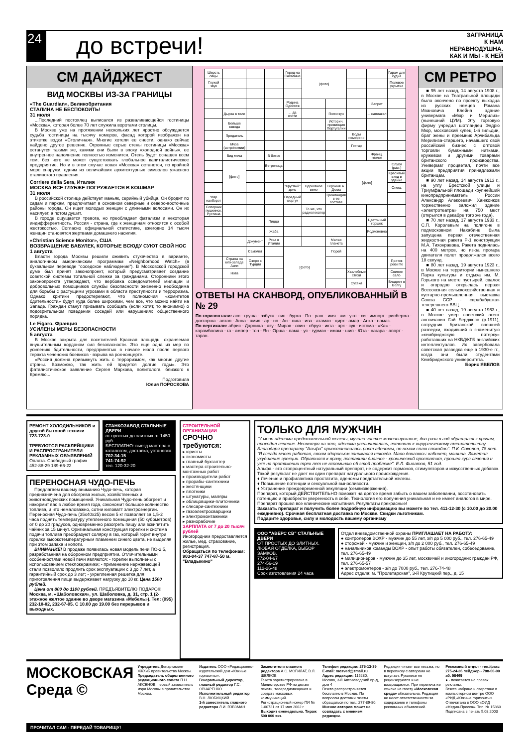24
до встречи!
ЗАГРАНИЦА
К НАМ
НЕРАВНОДУШНА.
КАК И МЫ - К НЕЙ
СМ ДАЙДЖЕСТ
ВИД МОСКВЫ ИЗ-ЗА ГРАНИЦЫ
«The Guardian», Великобритания
СТАЛИНА НЕ БЕСПОКОИТЬ!
31 июля
...Последний постоялец выписался из разваливающейся гостиницы «Москва», которая более 70 лет служила воротами столицы.
В Москве уже на протяжении нескольких лет яростно обсуждается судьба гостиницы на тысячу номеров, фасад которой изображен на этикетке водки «Столичная». Многие хотели ее снести, однако сейчас найдено другое решение. Огромные серые стены гостиницы «Москва» останутся такими же, какими они были в эпоху «холодной войны», ее внутреннее наполнение полностью изменится. Отель будет оснащен всем тем, без чего не может существовать глобальное капиталистическое предприятие. Но и в этом случае новая «Москва» останется, по крайней мере снаружи, одним из величайших архитектурных символов ужасного сталинского правления.
Corriere della Sera, Италия
МОСКВА ВСЕ ГЛУБЖЕ ПОГРУЖАЕТСЯ В КОШМАР
31 июля
В российской столице действует маньяк, серийный убийца. Он бродит по садам и паркам, предпочитает в основном северные и северо-восточные районы города. Он ищет молодых женщин с длинными волосами. Он их насилует, а потом душит.
В городе ощущается тревога, но преобладает фатализм и некоторая индифферентность. Россия - страна, где к женщинам относятся с особой жестокостью. Согласно официальной статистике, ежегодно 14 тысяч женщин становятся жертвами домашнего насилия.
«Christian Science Monitor», США
ВОЗВРАЩЕНИЕ БАБУЛЕК, КОТОРЫЕ ВСЮДУ СУЮТ СВОЙ НОС
1 августа
Власти города Москвы решили оживить стукачество в варианте, аналогичном американским программам «Neighborhood Watch» (в буквальном переводе “соседское наблюдение”). В Московской городской думе был принят законопроект, который предусматривает создание советской системы тотальной слежки за гражданами. Сторонники этого законопроекта утверждают, что вербовка осведомителей милиции и добровольных помощников службы безопасности жизненно необходима для борьбы с растущими угрозами в области преступности и терроризма. Однако критики предостерегают, что полномочия «комитетов бдительности» будут куда более широкими, чем все, что можно найти на Западе. Граждан станут призывать сообщать (если хотят, то анонимно) о подозрительном поведении соседей или нарушениях общественного порядка.
Le Figaro, Франция
УСИЛЕНЫ МЕРЫ БЕЗОПАСНОСТИ
5 августа
В Москве закрыта для посетителей Красная площадь, охраняемая внушительным кордоном сил безопасности. Это еще одна из мер по усилению бдительности, предпринятых в начале июля после первого теракта чеченских боевиков - взрыва на рок-концерте.
«Россия должна привыкнуть жить с терроризмом, как многие другие страны. Возможно, так жить ей придется долгие годы». Это фаталистическое заявление Сергея Маркова, политолога, близкого к Кремлю...
Подготовила
Юлия ПОРОСКОВА
| Шерсть овцы | | | | Город на Сахалине | [фото] | | | | Гараж для судна |
| Глухой звук | | | | | | | | | Полевое укрытие |
| | | | | Родина Одиссея | | | | Запрет | |
| | Дырка в теле | | | ... да кости | | Полоскун | | ... наплакал | |
| | Больше взвода | | | | | Историч. провинция Португалии | | | |
| | Предатель | | | | | | Воды немерено | | |
| | Муза (астрономии) | | | | | | Гектар | | |
| | Вид меча | | В боксе | | | | | Франц. геолог | |
| | [фото] | | Ветреница | | | | [фото] | | Слухи (разг.) |
| | | | | | | | | | Красивый вход в здание |
| | | | | "Круглый" день | Церковное вино | Героиня А. Дюма | | | Спесь |
| Угар наоборот | | | | Парадный сюртук | | Гренландия в ее составе | | | |
| Соперник пушкинск. Руслана | | | | | То же, что радиолокатор | | | | |
| | | | Пицца | | | | | Цветочный горшок | |
| | | | Жаба | | | | | Родионовна | |
| | | Документ | Река в Италии | | | Малая планета | | | |
| | | Самолет | | [фото] | | Порей | | | |
| | Страна на юго-западе Азии | Озеро в Турции | | | | | | | Приток реки По |
| | Нота | | | | | | Хвалебные стихи | | Свиное сало |
| | | | | | | | Сусека | | Владеет в Волгу |
ОТВЕТЫ НА СКАНВОРД, ОПУБЛИКОВАННЫЙ В № 29
По горизонтали: асс - груша - азбука - сип - бурка - По - ранг - имя - ам - уют - си - импорт - рисберма - докторша - автол - Анна - амия - ар - но - Ан - лига - ива - атаман - цирк - омар - Анка - намаз.
По вертикали: абрис - Дарница - азу - Миров - овин - сбруя - икта - арк - сук - истома - «Ка» - карамболина - га - ампер - тон - Ян - Орша - лама - ус - гурман - имам - шип - Юта - нагара - апорт - таран.
СМ РЕТРО
■ 95 лет назад, 14 августа 1908 г., в Москве на Театральной площади было окончено по проекту выходца из русских немцев Романа Ивановича Клейна здание универмага «Мюр и Мерилиз» (нынешний ЦУМ). Эту торговую фирму учредил шотландец Эндрю Мюр, московский купец 1-й гильдии, брат жены и преемник Арчибальда Мерилиза-старшего, начавшего свой российский бизнес с оптовой торговли бумажными нитками, кружевом и другими товарами британского производства. Универмаг процветал, почти все акции предприятия принадлежали британцам.
■ 90 лет назад, 14 августа 1913 г., на углу Брестской улицы и Триумфальной площади крупнейший кинопредприниматель России Александр Алексеевич Ханжонков торжественно заложил здание «электротеатра» на 750 мест (открылся в декабре того же года).
■ 70 лет назад, 17 августа 1933 г., С.П. Королевым на полигоне в подмосковном Нахабине была запущена первая отечественная жидкостная ракета Р-1 конструкции М.А. Тихонравова. Ракета поднялась на 400 метров, но из-за прогара двигателя полет продолжался всего 18 секунд.
■ 80 лет назад, 19 августа 1923 г., в Москве на территории нынешнего Парка культуры и отдыха им. М. Горького на месте пустырей, свалок и огородов открылась первая Всесоюзная сельскохозяйственная и кустарно-промышленная выставка Союза ССР - «прабабушка» теперешнего ВВЦ.
■ 40 лет назад, 19 августа 1963 г., в Москве умер советский агент англичанин Гай Берджесс (р.1911), сотрудник британской внешней разведки, входивший в знаменитую «кембриджскую пятерку» работавших на НКВД/КГБ английских интеллектуалов. Их завербовала советская разведка еще в 1930-е гг., когда они были студентами Кембриджского университета.
Борис ЯВЕЛОВ
РЕМОНТ ХОЛОДИЛЬНИКОВ и другой бытовой техники
723-723-0
ТРЕБУЮТСЯ РАСКЛЕЙЩИКИ И РАСПРОСТРАНИТЕЛИ РЕКЛАМНЫХ ОБЪЯВЛЕНИЙ
Оплата. Свободный график
452-88-29 189-66-22
СТАНКОЗАВОД СТАЛЬНЫЕ ДВЕРИ
от простых до элитных от 1450 руб.
БЕСПЛАТНО: выезд мастера с каталогом, доставка, установка
702-34-15
741-74-92
тел. 120-32-20
ПЕРЕНОСНАЯ ЧУДО-ПЕЧЬ
Предлагаем вашему вниманию Чудо-печь, которая предназначена для обогрева жилых, хозяйственных и животноводческих помещений. Уникальная Чудо-печь обогреет и накормит вас в любое время года, сэкономит большое количество топлива, и что немаловажно, сотни киловатт электроэнергии. Переносная Чудо-печь (35х40х25) весом 5 кг позволяет за 1,5-2 часа поднять температуру утепленного помещения (50 кубометров) от 0 до 20 градусов, одновременно разогреть пищу или вскипятить чайник за 15 минут. Оригинальная конструкция горелки и система подачи топлива преобразуют солярку в газ, который горит внутри горелки высокотемпературным пламенем синего цвета, не выделяя при этом запаха и копоти.
ВНИМАНИЕ! В продаже появилась новая модель печи ПО-2,5, разработанная на оборонном предприятии. Отличительными особенностями новой печи являются: - горелки выполнены с использованием стеклокерамики; - применение нержавеющей стали позволило продлить срок эксплуатации с 3 до 7 лет, а гарантийный срок до 3 лет; - укрепленная решетка для приготовления пищи выдерживает нагрузку до 10 кг. Цена 1500 рублей.
Цена от 800 до 1100 рублей. ПРЕДЪЯВИТЕЛЮ ПОДАРОК!
Москва, м. «Шаболовская», ул. Шаболовка, д. 31, стр. 1 (2-этажное желтое здание во дворе магазина «Мебель»). Тел: (095) 232-18-82, 232-67-05. С 10.00 до 19.00 без перерывов и выходных.
СТРОИТЕЛЬНОЙ ОРГАНИЗАЦИИ
СРОЧНО требуются:
▸ юристы
▸ экономисты
▸ главный бухгалтер
▸ мастера строительно-монтажных работ
▸ производители работ
▸ прорабы-сантехники
▸ жестянщики
▸ плотники
▸ штукатуры, маляры
▸ облицовщики-плиточники
▸ слесари-сантехники
▸ газоэлектросварщики
▸ электромонтажники
▸ разнорабочие
ЗАРПЛАТА от 7 до 20 тысяч рублей
Иногородним предоставляется жилье, мед. страхование, регистрация.
Обращаться по телефонам: 903-04-37 747-87-50 м. "Владыкино"
ТОЛЬКО ДЛЯ МУЖЧИН
"У меня аденома предстательной железы, мучило частое мочеиспускание, два раза в год обращался к врачам, проходил лечение. Несмотря на это, аденома увеличивалась, готовили к хирургическому вмешательству. Благодаря препарату "Альфа" приостановилась рост аденомы, по ночам сплю спокойно". П.К. Соколов, 78 лет.
"Я всегда много работал, своим здоровьем занимался некогда. Мало двигаюсь: кабинет, машина. Заметил ухудшение эрекции. Обратился к врачу, поставили диагноз - хронический простатит, прошел курс лечения и уже на протяжении трех лет не вспоминаю об этой проблеме". Е.Л. Филатов, 51 год.
Альфа - это стопроцентный натуральный препарат, не содержит гормонов, стимуляторов и искусственных добавок. Такой результат не дает ни один препарат натурального происхождения.
♦ Лечение и профилактика простатита, аденомы предстательной железы.
♦ Повышение потенции и сексуальной выносливости.
♦ Устранение преждевременной эякуляции (семяизвержения).
Препарат, который ДЕЙСТВИТЕЛЬНО поможет на долгое время забыть о вашем заболевании, восстановить потенцию и приобрести уверенность в себе. Технология его получения уникальная и не имеет аналогов в мире. Препарат прошел все клинические испытания. Результаты прекрасные!
Заказать препарат и получить более подробную информацию вы можете по тел. 411-12-30 (с 10.00 до 20.00 ежедневно). Срочная бесплатная доставка по Москве. Скидки льготникам.
Подарите здоровье, силу и молодость вашему организму
ООО "АВЕРС СВ" СТАЛЬНЫЕ ДВЕРИ
ОТ ПРОСТЫХ ДО ЭЛИТНЫХ. ЛЮБАЯ ОТДЕЛКА, ВЫБОР ЗАМКОВ.
772-04-67
274-56-19
112-26-48
Срок изготовления 24 часа
Отдел вневедомственной охраны ПРИГЛАШАЕТ НА РАБОТУ:
● контролеров ВОХР - мужчин до 55 лет, з/п до 5 000 руб., тел. 276-65-49
● сторожей - мужчин и женщин, з/п до 2 000 руб., тел. 276-65-49
● начальников команды ВОХР - опыт работы обязателен, собеседование, тел. 276-65-49
● милиционеров - мужчин до 35 лет, москвичей и иногородних граждан РФ, тел. 276-65-57
● электромонтеров - з/п до 7000 руб., тел. 276-74-48
Адрес отдела: м. "Пролетарская", 3-й Крутицкий пер., д. 15
МОСКОВСКАЯ Среда ©
Учредитель Департамент ЖКХиБ правительства Москвы.
Председатель общественного редакционного совета П.Н. АКСЕНОВ, первый заместитель мэра Москвы в правительстве Москвы.
Издатель ООО «Редакционно-издательский дом «Южные горизонты».
Генеральный директор, главный редактор Г.С. ОВЧАРЕНКО
Исполнительный редактор В.Н. ЛЮБИЦКИЙ
1-й заместитель главного редактора Л.И. ГОВЗМАН
Заместители главного редактора А.С. МОГИЛАТ, В.Л. ШЕЛКОВ
Газета зарегистрирована в Министерстве РФ по делам печати, телерадиовещания и средств массовых коммуникаций. Регистрационный номер ПИ № 1-00721 от 17 мая 2002 г.
Выходит еженедельно. Тираж 500 000 экз.
Телефон редакции: 275-13-39
E-mail: mosved@zmail.ru
Адрес редакции: 115280, Москва, 3-й Автозаводский пр-д, дом 4
Газета распространяется бесплатно в Москве. По вопросам доставки газеты обращаться по тел.: 277-89-80.
Мнение авторов может не совпадать с мнением редакции.
Редакция читает все письма, но в переписку с авторами не вступает. Рукописи не рецензируются и не возвращаются. При перепечатке ссылка на газету «Московская среда» обязательна. Редакция не несет ответственности за содержание и телефоны рекламных объявлений.
Рекламный отдел - тел./факс 275-24-36 пейджер - 788-00-00 аб. 58469
● - печатается на правах рекламы.
Газета набрана и сверстана в компьютерном центре ООО «РИД «Южные горизонты». Отпечатана в ООО «ОИД «Медиа-Пресса». Тип. № 15360
Подписана в печать 5.08.2003
ПРОЧИТАЛ САМ - ПЕРЕДАЙ ТОВАРИЩУ!